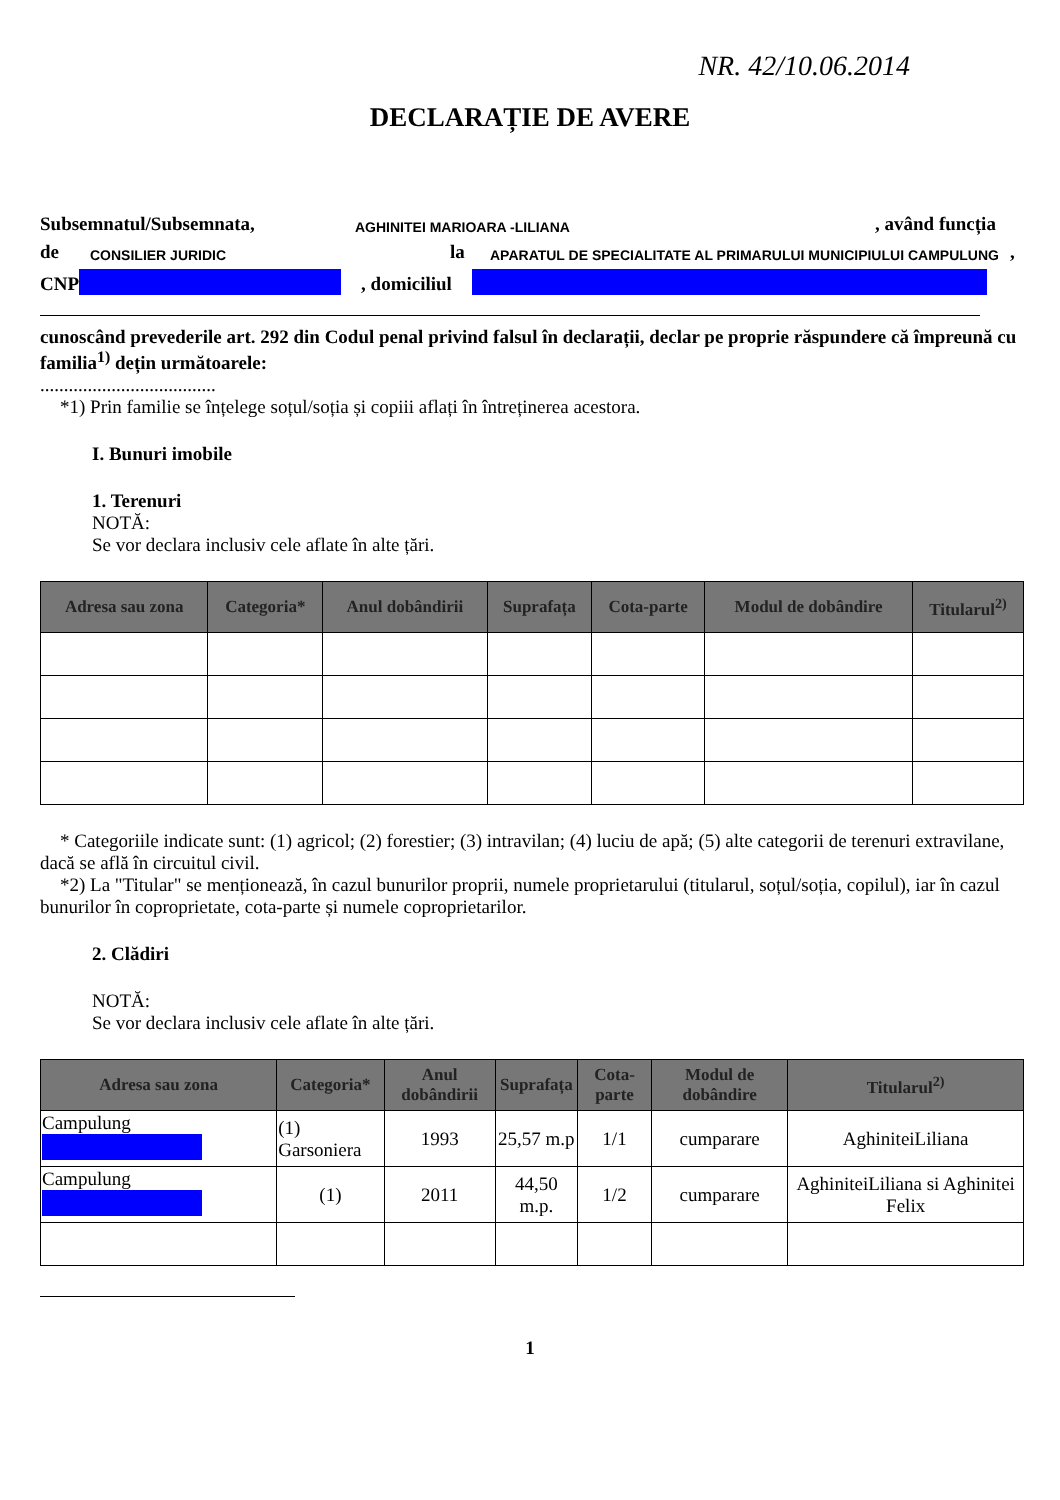NR. 42/10.06.2014
DECLARAȚIE DE AVERE
Subsemnatul/Subsemnata, AGHINITEI MARIOARA -LILIANA, având funcția
de CONSILIER JURIDIC la APARATUL DE SPECIALITATE AL PRIMARULUI MUNICIPIULUI CAMPULUNG,
CNP , domiciliul
cunoscând prevederile art. 292 din Codul penal privind falsul în declarații, declar pe proprie răspundere că împreună cu familia<sup>1)</sup> dețin următoarele:
.....................................
*1) Prin familie se înțelege soțul/soția și copiii aflați în întreținerea acestora.
I. Bunuri imobile
1. Terenuri
NOTĂ:
Se vor declara inclusiv cele aflate în alte țări.
| Adresa sau zona | Categoria* | Anul dobândirii | Suprafața | Cota-parte | Modul de dobândire | Titularul<sup>2)</sup> |
| --- | --- | --- | --- | --- | --- | --- |
* Categoriile indicate sunt: (1) agricol; (2) forestier; (3) intravilan; (4) luciu de apă; (5) alte categorii de terenuri extravilane, dacă se află în circuitul civil.
*2) La "Titular" se menționează, în cazul bunurilor proprii, numele proprietarului (titularul, soțul/soția, copilul), iar în cazul bunurilor în coproprietate, cota-parte și numele coproprietarilor.
2. Clădiri
NOTĂ:
Se vor declara inclusiv cele aflate în alte țări.
| Adresa sau zona | Categoria* | Anul dobândirii | Suprafața | Cota-parte | Modul de dobândire | Titularul<sup>2)</sup> |
| --- | --- | --- | --- | --- | --- | --- |
| Campulung | (1) Garsoniera | 1993 | 25,57 m.p | 1/1 | cumparare | AghiniteiLiliana |
| Campulung | (1) | 2011 | 44,50 m.p. | 1/2 | cumparare | AghiniteiLiliana si Aghinitei Felix |
1